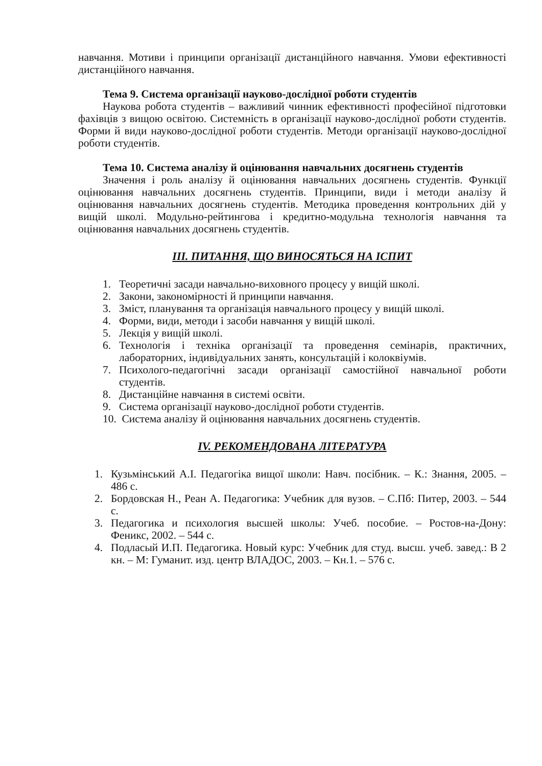навчання. Мотиви і принципи організації дистанційного навчання. Умови ефективності дистанційного навчання.
Тема 9. Система організації науково-дослідної роботи студентів
Наукова робота студентів – важливий чинник ефективності професійної підготовки фахівців з вищою освітою. Системність в організації науково-дослідної роботи студентів. Форми й види науково-дослідної роботи студентів. Методи організації науково-дослідної роботи студентів.
Тема 10. Система аналізу й оцінювання навчальних досягнень студентів
Значення і роль аналізу й оцінювання навчальних досягнень студентів. Функції оцінювання навчальних досягнень студентів. Принципи, види і методи аналізу й оцінювання навчальних досягнень студентів. Методика проведення контрольних дій у вищій школі. Модульно-рейтингова і кредитно-модульна технологія навчання та оцінювання навчальних досягнень студентів.
ІІІ. ПИТАННЯ, ЩО ВИНОСЯТЬСЯ НА ІСПИТ
1. Теоретичні засади навчально-виховного процесу у вищій школі.
2. Закони, закономірності й принципи навчання.
3. Зміст, планування та організація навчального процесу у вищій школі.
4. Форми, види, методи і засоби навчання у вищій школі.
5. Лекція у вищій школі.
6. Технологія і техніка організації та проведення семінарів, практичних, лабораторних, індивідуальних занять, консультацій і колоквіумів.
7. Психолого-педагогічні засади організації самостійної навчальної роботи студентів.
8. Дистанційне навчання в системі освіти.
9. Система організації науково-дослідної роботи студентів.
10. Система аналізу й оцінювання навчальних досягнень студентів.
IV. РЕКОМЕНДОВАНА ЛІТЕРАТУРА
1. Кузьмінський А.І. Педагогіка вищої школи: Навч. посібник. – К.: Знання, 2005. – 486 с.
2. Бордовская Н., Реан А. Педагогика: Учебник для вузов. – С.Пб: Питер, 2003. – 544 с.
3. Педагогика и психология высшей школы: Учеб. пособие. – Ростов-на-Дону: Феникс, 2002. – 544 с.
4. Подласый И.П. Педагогика. Новый курс: Учебник для студ. высш. учеб. завед.: В 2 кн. – М: Гуманит. изд. центр ВЛАДОС, 2003. – Кн.1. – 576 с.